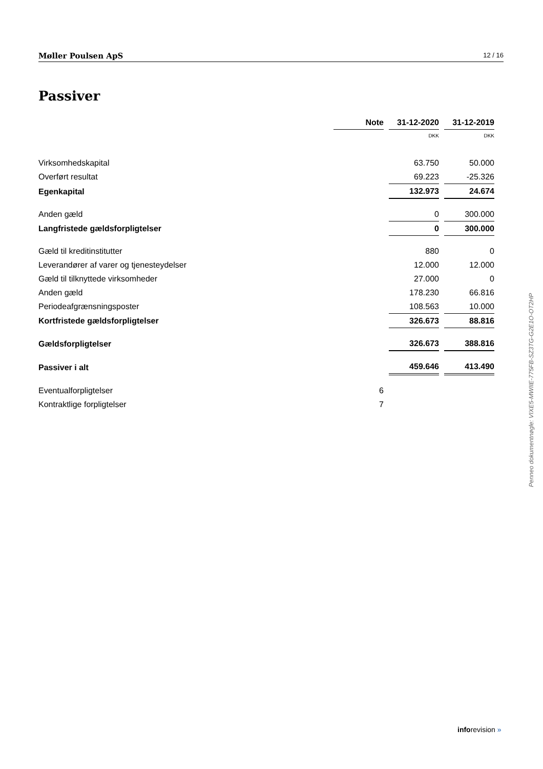Møller Poulsen ApS 12 / 16
Passiver
| | Note | 31-12-2020 | 31-12-2019 |
| | | DKK | DKK |
| Virksomhedskapital | | 63.750 | 50.000 |
| Overført resultat | | 69.223 | -25.326 |
| Egenkapital | | 132.973 | 24.674 |
| Anden gæld | | 0 | 300.000 |
| Langfristede gældsforpligtelser | | 0 | 300.000 |
| Gæld til kreditinstitutter | | 880 | 0 |
| Leverandører af varer og tjenesteydelser | | 12.000 | 12.000 |
| Gæld til tilknyttede virksomheder | | 27.000 | 0 |
| Anden gæld | | 178.230 | 66.816 |
| Periodeafgrænsningsposter | | 108.563 | 10.000 |
| Kortfristede gældsforpligtelser | | 326.673 | 88.816 |
| Gældsforpligtelser | | 326.673 | 388.816 |
| Passiver i alt | | 459.646 | 413.490 |
| Eventualforpligtelser | 6 | | |
| Kontraktlige forpligtelser | 7 | | |
Penneo dokumentnøgle: VIXE5-MWIIE-775FB-SZ3TG-G2E1O-OT2HP
inforevision »